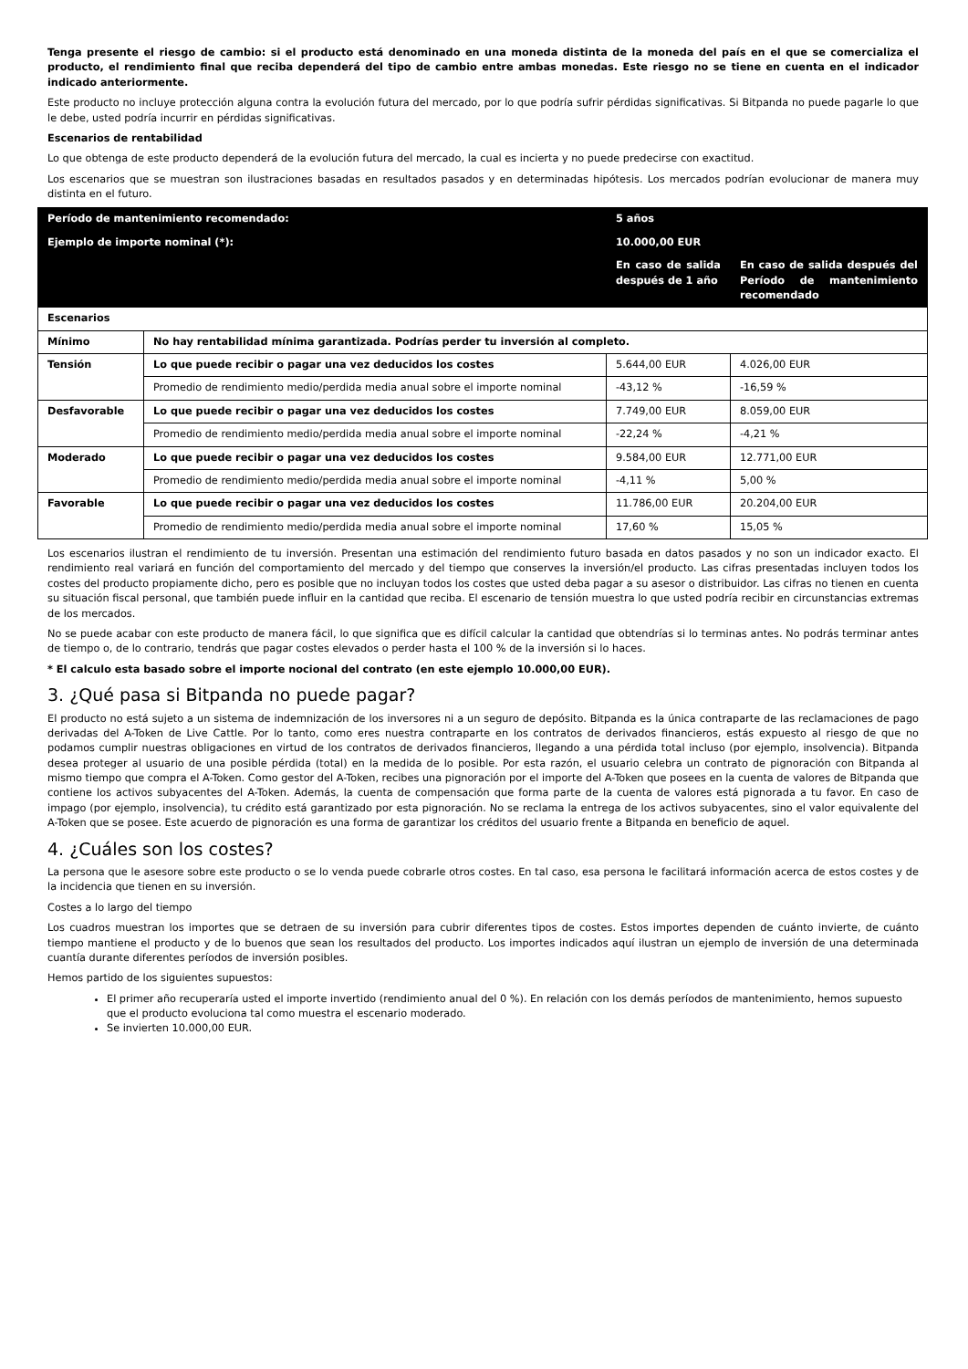Tenga presente el riesgo de cambio: si el producto está denominado en una moneda distinta de la moneda del país en el que se comercializa el producto, el rendimiento final que reciba dependerá del tipo de cambio entre ambas monedas. Este riesgo no se tiene en cuenta en el indicador indicado anteriormente.
Este producto no incluye protección alguna contra la evolución futura del mercado, por lo que podría sufrir pérdidas significativas. Si Bitpanda no puede pagarle lo que le debe, usted podría incurrir en pérdidas significativas.
Escenarios de rentabilidad
Lo que obtenga de este producto dependerá de la evolución futura del mercado, la cual es incierta y no puede predecirse con exactitud.
Los escenarios que se muestran son ilustraciones basadas en resultados pasados y en determinadas hipótesis. Los mercados podrían evolucionar de manera muy distinta en el futuro.
| Período de mantenimiento recomendado: | | 5 años | |
| Ejemplo de importe nominal (*): | | 10.000,00 EUR | |
| | | En caso de salida después de 1 año | En caso de salida después del Período de mantenimiento recomendado |
| Escenarios | | | |
| Mínimo | No hay rentabilidad mínima garantizada. Podrías perder tu inversión al completo. | | |
| Tensión | Lo que puede recibir o pagar una vez deducidos los costes | 5.644,00 EUR | 4.026,00 EUR |
| | Promedio de rendimiento medio/perdida media anual sobre el importe nominal | -43,12 % | -16,59 % |
| Desfavorable | Lo que puede recibir o pagar una vez deducidos los costes | 7.749,00 EUR | 8.059,00 EUR |
| | Promedio de rendimiento medio/perdida media anual sobre el importe nominal | -22,24 % | -4,21 % |
| Moderado | Lo que puede recibir o pagar una vez deducidos los costes | 9.584,00 EUR | 12.771,00 EUR |
| | Promedio de rendimiento medio/perdida media anual sobre el importe nominal | -4,11 % | 5,00 % |
| Favorable | Lo que puede recibir o pagar una vez deducidos los costes | 11.786,00 EUR | 20.204,00 EUR |
| | Promedio de rendimiento medio/perdida media anual sobre el importe nominal | 17,60 % | 15,05 % |
Los escenarios ilustran el rendimiento de tu inversión. Presentan una estimación del rendimiento futuro basada en datos pasados y no son un indicador exacto. El rendimiento real variará en función del comportamiento del mercado y del tiempo que conserves la inversión/el producto. Las cifras presentadas incluyen todos los costes del producto propiamente dicho, pero es posible que no incluyan todos los costes que usted deba pagar a su asesor o distribuidor. Las cifras no tienen en cuenta su situación fiscal personal, que también puede influir en la cantidad que reciba. El escenario de tensión muestra lo que usted podría recibir en circunstancias extremas de los mercados.
No se puede acabar con este producto de manera fácil, lo que significa que es difícil calcular la cantidad que obtendrías si lo terminas antes. No podrás terminar antes de tiempo o, de lo contrario, tendrás que pagar costes elevados o perder hasta el 100 % de la inversión si lo haces.
* El calculo esta basado sobre el importe nocional del contrato (en este ejemplo 10.000,00 EUR).
3. ¿Qué pasa si Bitpanda no puede pagar?
El producto no está sujeto a un sistema de indemnización de los inversores ni a un seguro de depósito. Bitpanda es la única contraparte de las reclamaciones de pago derivadas del A-Token de Live Cattle. Por lo tanto, como eres nuestra contraparte en los contratos de derivados financieros, estás expuesto al riesgo de que no podamos cumplir nuestras obligaciones en virtud de los contratos de derivados financieros, llegando a una pérdida total incluso (por ejemplo, insolvencia). Bitpanda desea proteger al usuario de una posible pérdida (total) en la medida de lo posible. Por esta razón, el usuario celebra un contrato de pignoración con Bitpanda al mismo tiempo que compra el A-Token. Como gestor del A-Token, recibes una pignoración por el importe del A-Token que posees en la cuenta de valores de Bitpanda que contiene los activos subyacentes del A-Token. Además, la cuenta de compensación que forma parte de la cuenta de valores está pignorada a tu favor. En caso de impago (por ejemplo, insolvencia), tu crédito está garantizado por esta pignoración. No se reclama la entrega de los activos subyacentes, sino el valor equivalente del A-Token que se posee. Este acuerdo de pignoración es una forma de garantizar los créditos del usuario frente a Bitpanda en beneficio de aquel.
4. ¿Cuáles son los costes?
La persona que le asesore sobre este producto o se lo venda puede cobrarle otros costes. En tal caso, esa persona le facilitará información acerca de estos costes y de la incidencia que tienen en su inversión.
Costes a lo largo del tiempo
Los cuadros muestran los importes que se detraen de su inversión para cubrir diferentes tipos de costes. Estos importes dependen de cuánto invierte, de cuánto tiempo mantiene el producto y de lo buenos que sean los resultados del producto. Los importes indicados aquí ilustran un ejemplo de inversión de una determinada cuantía durante diferentes períodos de inversión posibles.
Hemos partido de los siguientes supuestos:
El primer año recuperaría usted el importe invertido (rendimiento anual del 0 %). En relación con los demás períodos de mantenimiento, hemos supuesto que el producto evoluciona tal como muestra el escenario moderado.
Se invierten 10.000,00 EUR.